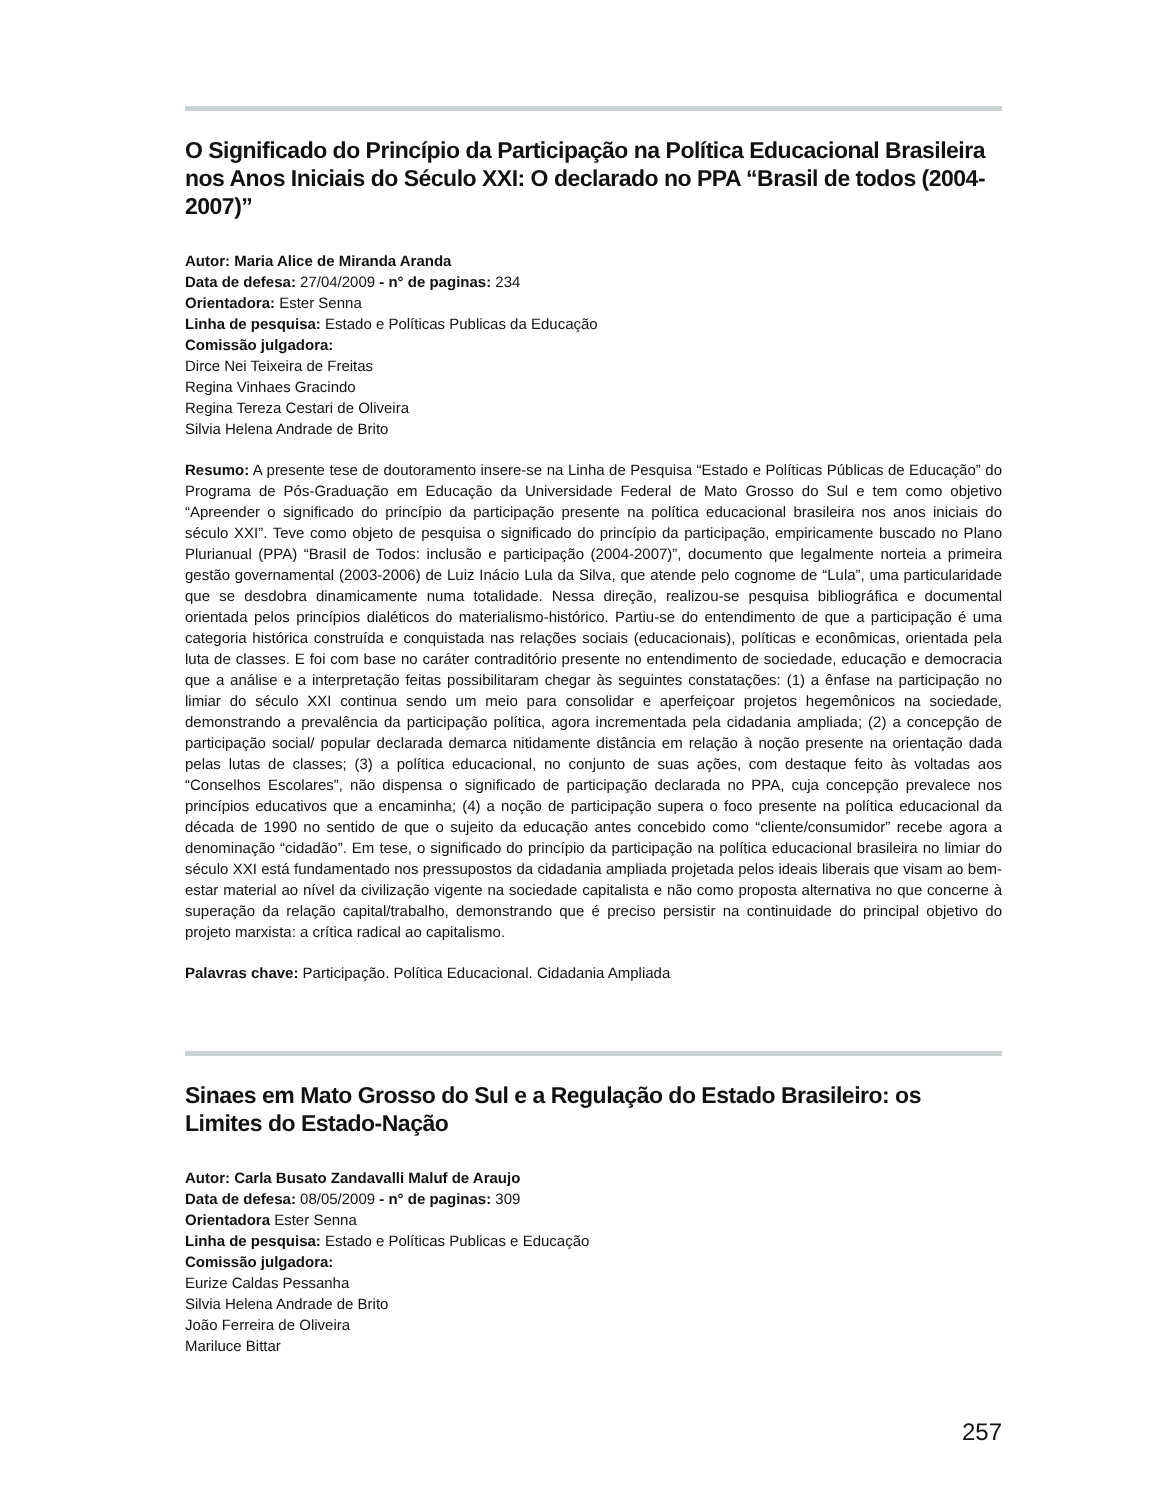O Significado do Princípio da Participação na Política Educacional Brasileira nos Anos Iniciais do Século XXI: O declarado no PPA “Brasil de todos (2004-2007)”
Autor: Maria Alice de Miranda Aranda
Data de defesa: 27/04/2009 - n° de paginas: 234
Orientadora: Ester Senna
Linha de pesquisa: Estado e Políticas Publicas da Educação
Comissão julgadora:
Dirce Nei Teixeira de Freitas
Regina Vinhaes Gracindo
Regina Tereza Cestari de Oliveira
Silvia Helena Andrade de Brito
Resumo: A presente tese de doutoramento insere-se na Linha de Pesquisa “Estado e Políticas Públicas de Educação” do Programa de Pós-Graduação em Educação da Universidade Federal de Mato Grosso do Sul e tem como objetivo “Apreender o significado do princípio da participação presente na política educacional brasileira nos anos iniciais do século XXI”. Teve como objeto de pesquisa o significado do princípio da participação, empiricamente buscado no Plano Plurianual (PPA) “Brasil de Todos: inclusão e participação (2004-2007)”, documento que legalmente norteia a primeira gestão governamental (2003-2006) de Luiz Inácio Lula da Silva, que atende pelo cognome de “Lula”, uma particularidade que se desdobra dinamicamente numa totalidade. Nessa direção, realizou-se pesquisa bibliográfica e documental orientada pelos princípios dialéticos do materialismo-histórico. Partiu-se do entendimento de que a participação é uma categoria histórica construída e conquistada nas relações sociais (educacionais), políticas e econômicas, orientada pela luta de classes. E foi com base no caráter contraditório presente no entendimento de sociedade, educação e democracia que a análise e a interpretação feitas possibilitaram chegar às seguintes constatações: (1) a ênfase na participação no limiar do século XXI continua sendo um meio para consolidar e aperfeiçoar projetos hegemônicos na sociedade, demonstrando a prevalência da participação política, agora incrementada pela cidadania ampliada; (2) a concepção de participação social/ popular declarada demarca nitidamente distância em relação à noção presente na orientação dada pelas lutas de classes; (3) a política educacional, no conjunto de suas ações, com destaque feito às voltadas aos “Conselhos Escolares”, não dispensa o significado de participação declarada no PPA, cuja concepção prevalece nos princípios educativos que a encaminha; (4) a noção de participação supera o foco presente na política educacional da década de 1990 no sentido de que o sujeito da educação antes concebido como “cliente/consumidor” recebe agora a denominação “cidadão”. Em tese, o significado do princípio da participação na política educacional brasileira no limiar do século XXI está fundamentado nos pressupostos da cidadania ampliada projetada pelos ideais liberais que visam ao bem-estar material ao nível da civilização vigente na sociedade capitalista e não como proposta alternativa no que concerne à superação da relação capital/trabalho, demonstrando que é preciso persistir na continuidade do principal objetivo do projeto marxista: a crítica radical ao capitalismo.
Palavras chave: Participação. Política Educacional. Cidadania Ampliada
Sinaes em Mato Grosso do Sul e a Regulação do Estado Brasileiro: os Limites do Estado-Nação
Autor: Carla Busato Zandavalli Maluf de Araujo
Data de defesa: 08/05/2009 - n° de paginas: 309
Orientadora Ester Senna
Linha de pesquisa: Estado e Políticas Publicas e Educação
Comissão julgadora:
Eurize Caldas Pessanha
Silvia Helena Andrade de Brito
João Ferreira de Oliveira
Mariluce Bittar
257